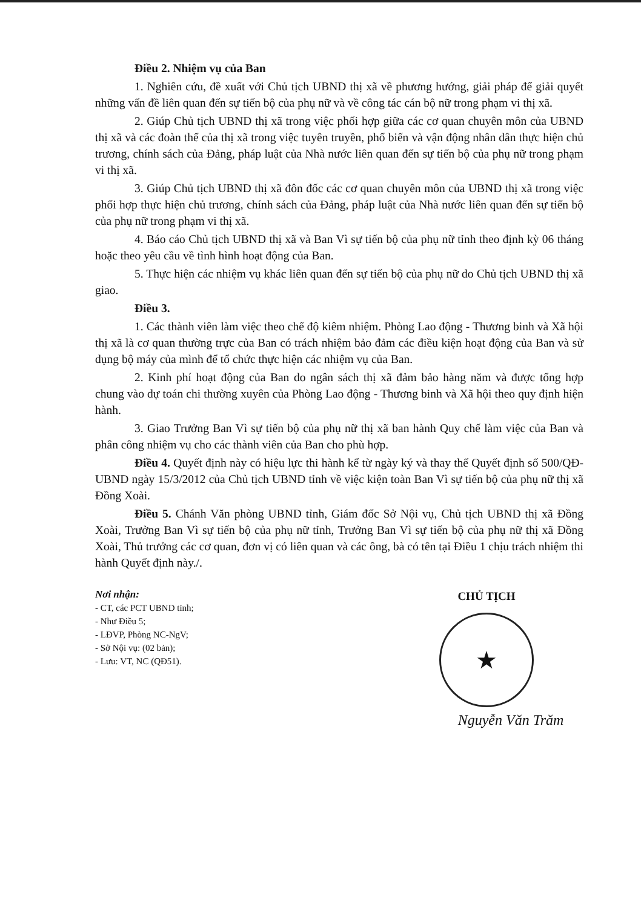Điều 2. Nhiệm vụ của Ban
1. Nghiên cứu, đề xuất với Chủ tịch UBND thị xã về phương hướng, giải pháp để giải quyết những vấn đề liên quan đến sự tiến bộ của phụ nữ và về công tác cán bộ nữ trong phạm vi thị xã.
2. Giúp Chủ tịch UBND thị xã trong việc phối hợp giữa các cơ quan chuyên môn của UBND thị xã và các đoàn thể của thị xã trong việc tuyên truyền, phổ biến và vận động nhân dân thực hiện chủ trương, chính sách của Đảng, pháp luật của Nhà nước liên quan đến sự tiến bộ của phụ nữ trong phạm vi thị xã.
3. Giúp Chủ tịch UBND thị xã đôn đốc các cơ quan chuyên môn của UBND thị xã trong việc phối hợp thực hiện chủ trương, chính sách của Đảng, pháp luật của Nhà nước liên quan đến sự tiến bộ của phụ nữ trong phạm vi thị xã.
4. Báo cáo Chủ tịch UBND thị xã và Ban Vì sự tiến bộ của phụ nữ tỉnh theo định kỳ 06 tháng hoặc theo yêu cầu về tình hình hoạt động của Ban.
5. Thực hiện các nhiệm vụ khác liên quan đến sự tiến bộ của phụ nữ do Chủ tịch UBND thị xã giao.
Điều 3.
1. Các thành viên làm việc theo chế độ kiêm nhiệm. Phòng Lao động - Thương binh và Xã hội thị xã là cơ quan thường trực của Ban có trách nhiệm bảo đảm các điều kiện hoạt động của Ban và sử dụng bộ máy của mình để tổ chức thực hiện các nhiệm vụ của Ban.
2. Kinh phí hoạt động của Ban do ngân sách thị xã đảm bảo hàng năm và được tổng hợp chung vào dự toán chi thường xuyên của Phòng Lao động - Thương binh và Xã hội theo quy định hiện hành.
3. Giao Trưởng Ban Vì sự tiến bộ của phụ nữ thị xã ban hành Quy chế làm việc của Ban và phân công nhiệm vụ cho các thành viên của Ban cho phù hợp.
Điều 4. Quyết định này có hiệu lực thi hành kể từ ngày ký và thay thế Quyết định số 500/QĐ-UBND ngày 15/3/2012 của Chủ tịch UBND tỉnh về việc kiện toàn Ban Vì sự tiến bộ của phụ nữ thị xã Đồng Xoài.
Điều 5. Chánh Văn phòng UBND tỉnh, Giám đốc Sở Nội vụ, Chủ tịch UBND thị xã Đồng Xoài, Trưởng Ban Vì sự tiến bộ của phụ nữ tỉnh, Trưởng Ban Vì sự tiến bộ của phụ nữ thị xã Đồng Xoài, Thủ trưởng các cơ quan, đơn vị có liên quan và các ông, bà có tên tại Điều 1 chịu trách nhiệm thi hành Quyết định này./.
Nơi nhận:
- CT, các PCT UBND tỉnh;
- Như Điều 5;
- LĐVP, Phòng NC-NgV;
- Sở Nội vụ: (02 bản);
- Lưu: VT, NC (QĐ51).
CHỦ TỊCH
★
Nguyễn Văn Trăm